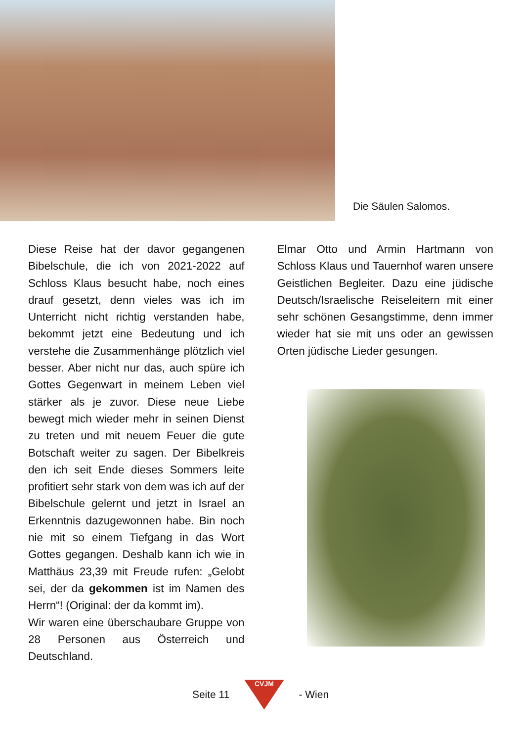Die Säulen Salomos.
Diese Reise hat der davor gegangenen Bibelschule, die ich von 2021-2022 auf Schloss Klaus besucht habe, noch eines drauf gesetzt, denn vieles was ich im Unterricht nicht richtig verstanden habe, bekommt jetzt eine Bedeutung und ich verstehe die Zusammenhänge plötzlich viel besser. Aber nicht nur das, auch spüre ich Gottes Gegenwart in meinem Leben viel stärker als je zuvor. Diese neue Liebe bewegt mich wieder mehr in seinen Dienst zu treten und mit neuem Feuer die gute Botschaft weiter zu sagen. Der Bibelkreis den ich seit Ende dieses Sommers leite profitiert sehr stark von dem was ich auf der Bibelschule gelernt und jetzt in Israel an Erkenntnis dazugewonnen habe. Bin noch nie mit so einem Tiefgang in das Wort Gottes gegangen. Deshalb kann ich wie in Matthäus 23,39 mit Freude rufen: „Gelobt sei, der da gekommen ist im Namen des Herrn“! (Original: der da kommt im).
Wir waren eine überschaubare Gruppe von 28 Personen aus Österreich und Deutschland.
Elmar Otto und Armin Hartmann von Schloss Klaus und Tauernhof waren unsere Geistlichen Begleiter. Dazu eine jüdische Deutsch/Israelische Reiseleitern mit einer sehr schönen Gesangstimme, denn immer wieder hat sie mit uns oder an gewissen Orten jüdische Lieder gesungen.
Seite 11
CVJM
- Wien